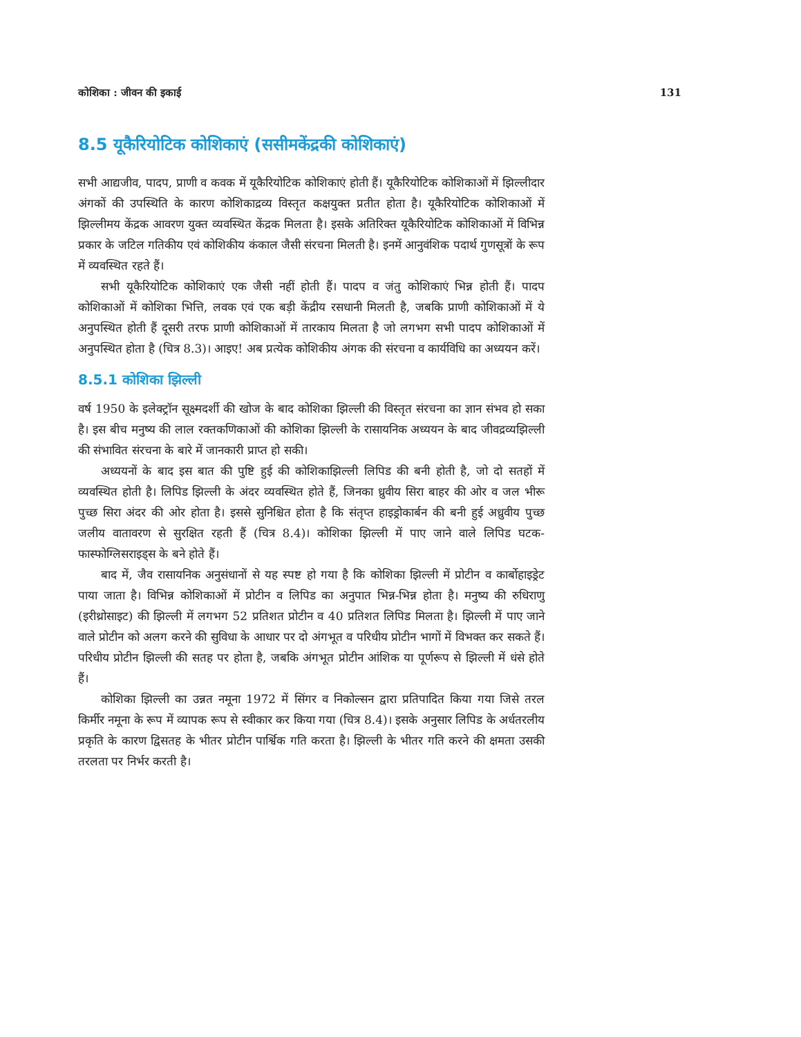कोशिका : जीवन की इकाई 131
8.5 यूकैरियोटिक कोशिकाएं (ससीमकेंद्रकी कोशिकाएं)
सभी आद्यजीव, पादप, प्राणी व कवक में यूकैरियोटिक कोशिकाएं होती हैं। यूकैरियोटिक कोशिकाओं में झिल्लीदार अंगकों की उपस्थिति के कारण कोशिकाद्रव्य विस्तृत कक्षयुक्त प्रतीत होता है। यूकैरियोटिक कोशिकाओं में झिल्लीमय केंद्रक आवरण युक्त व्यवस्थित केंद्रक मिलता है। इसके अतिरिक्त यूकैरियोटिक कोशिकाओं में विभिन्न प्रकार के जटिल गतिकीय एवं कोशिकीय कंकाल जैसी संरचना मिलती है। इनमें आनुवंशिक पदार्थ गुणसूत्रों के रूप में व्यवस्थित रहते हैं।
सभी यूकैरियोटिक कोशिकाएं एक जैसी नहीं होती हैं। पादप व जंतु कोशिकाएं भिन्न होती हैं। पादप कोशिकाओं में कोशिका भित्ति, लवक एवं एक बड़ी केंद्रीय रसधानी मिलती है, जबकि प्राणी कोशिकाओं में ये अनुपस्थित होती हैं दूसरी तरफ प्राणी कोशिकाओं में तारकाय मिलता है जो लगभग सभी पादप कोशिकाओं में अनुपस्थित होता है (चित्र 8.3)। आइए! अब प्रत्येक कोशिकीय अंगक की संरचना व कार्यविधि का अध्ययन करें।
8.5.1 कोशिका झिल्ली
वर्ष 1950 के इलेक्ट्रॉन सूक्ष्मदर्शी की खोज के बाद कोशिका झिल्ली की विस्तृत संरचना का ज्ञान संभव हो सका है। इस बीच मनुष्य की लाल रक्तकणिकाओं की कोशिका झिल्ली के रासायनिक अध्ययन के बाद जीवद्रव्यझिल्ली की संभावित संरचना के बारे में जानकारी प्राप्त हो सकी।
अध्ययनों के बाद इस बात की पुष्टि हुई की कोशिकाझिल्ली लिपिड की बनी होती है, जो दो सतहों में व्यवस्थित होती है। लिपिड झिल्ली के अंदर व्यवस्थित होते हैं, जिनका ध्रुवीय सिरा बाहर की ओर व जल भीरू पुच्छ सिरा अंदर की ओर होता है। इससे सुनिश्चित होता है कि संतृप्त हाइड्रोकार्बन की बनी हुई अध्रुवीय पुच्छ जलीय वातावरण से सुरक्षित रहती हैं (चित्र 8.4)। कोशिका झिल्ली में पाए जाने वाले लिपिड घटक-फास्फोग्लिसराइड्स के बने होते हैं।
बाद में, जैव रासायनिक अनुसंधानों से यह स्पष्ट हो गया है कि कोशिका झिल्ली में प्रोटीन व कार्बोहाइड्रेट पाया जाता है। विभिन्न कोशिकाओं में प्रोटीन व लिपिड का अनुपात भिन्न-भिन्न होता है। मनुष्य की रुधिराणु (इरीथ्रोसाइट) की झिल्ली में लगभग 52 प्रतिशत प्रोटीन व 40 प्रतिशत लिपिड मिलता है। झिल्ली में पाए जाने वाले प्रोटीन को अलग करने की सुविधा के आधार पर दो अंगभूत व परिधीय प्रोटीन भागों में विभक्त कर सकते हैं। परिधीय प्रोटीन झिल्ली की सतह पर होता है, जबकि अंगभूत प्रोटीन आंशिक या पूर्णरूप से झिल्ली में धंसे होते हैं।
कोशिका झिल्ली का उन्नत नमूना 1972 में सिंगर व निकोल्सन द्वारा प्रतिपादित किया गया जिसे तरल किर्मीर नमूना के रूप में व्यापक रूप से स्वीकार कर किया गया (चित्र 8.4)। इसके अनुसार लिपिड के अर्धतरलीय प्रकृति के कारण द्विसतह के भीतर प्रोटीन पार्श्विक गति करता है। झिल्ली के भीतर गति करने की क्षमता उसकी तरलता पर निर्भर करती है।